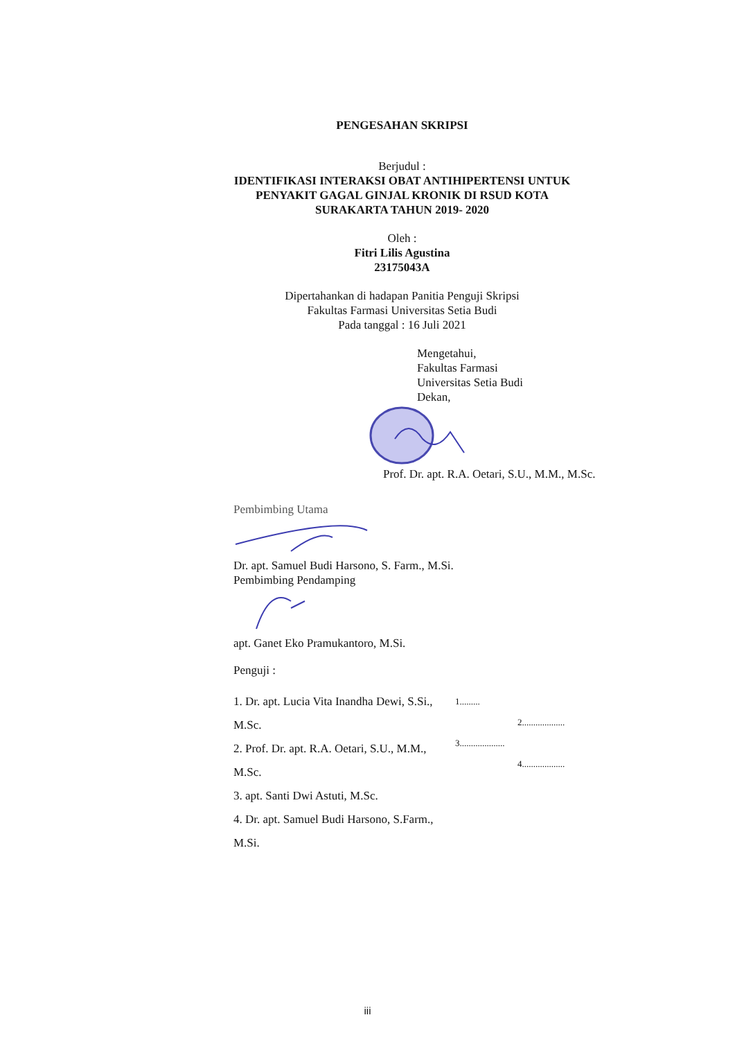PENGESAHAN SKRIPSI
Berjudul :
IDENTIFIKASI INTERAKSI OBAT ANTIHIPERTENSI UNTUK
PENYAKIT GAGAL GINJAL KRONIK DI RSUD KOTA
SURAKARTA TAHUN 2019- 2020
Oleh :
Fitri Lilis Agustina
23175043A
Dipertahankan di hadapan Panitia Penguji Skripsi
Fakultas Farmasi Universitas Setia Budi
Pada tanggal : 16 Juli 2021
Mengetahui,
Fakultas Farmasi
Universitas Setia Budi
Dekan,
Prof. Dr. apt. R.A. Oetari, S.U., M.M., M.Sc.
Pembimbing Utama
Dr. apt. Samuel Budi Harsono, S. Farm., M.Si.
Pembimbing Pendamping
apt. Ganet Eko Pramukantoro, M.Si.
Penguji :
1. Dr. apt. Lucia Vita Inandha Dewi, S.Si., M.Sc.
2. Prof. Dr. apt. R.A. Oetari, S.U., M.M., M.Sc.
3. apt. Santi Dwi Astuti, M.Sc.
4. Dr. apt. Samuel Budi Harsono, S.Farm., M.Si.
1.........
2...................
3....................
4...................
iii